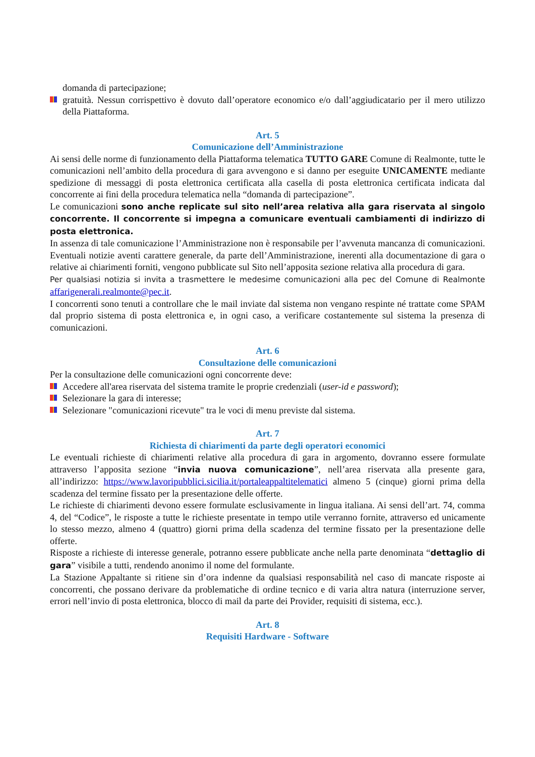domanda di partecipazione;
gratuità. Nessun corrispettivo è dovuto dall’operatore economico e/o dall’aggiudicatario per il mero utilizzo della Piattaforma.
Art. 5
Comunicazione dell’Amministrazione
Ai sensi delle norme di funzionamento della Piattaforma telematica TUTTO GARE Comune di Realmonte, tutte le comunicazioni nell’ambito della procedura di gara avvengono e si danno per eseguite UNICAMENTE mediante spedizione di messaggi di posta elettronica certificata alla casella di posta elettronica certificata indicata dal concorrente ai fini della procedura telematica nella “domanda di partecipazione”.
Le comunicazioni sono anche replicate sul sito nell’area relativa alla gara riservata al singolo concorrente. Il concorrente si impegna a comunicare eventuali cambiamenti di indirizzo di posta elettronica.
In assenza di tale comunicazione l’Amministrazione non è responsabile per l’avvenuta mancanza di comunicazioni. Eventuali notizie aventi carattere generale, da parte dell’Amministrazione, inerenti alla documentazione di gara o relative ai chiarimenti forniti, vengono pubblicate sul Sito nell’apposita sezione relativa alla procedura di gara.
Per qualsiasi notizia si invita a trasmettere le medesime comunicazioni alla pec del Comune di Realmonte affarigenerali.realmonte@pec.it.
I concorrenti sono tenuti a controllare che le mail inviate dal sistema non vengano respinte né trattate come SPAM dal proprio sistema di posta elettronica e, in ogni caso, a verificare costantemente sul sistema la presenza di comunicazioni.
Art. 6
Consultazione delle comunicazioni
Per la consultazione delle comunicazioni ogni concorrente deve:
Accedere all'area riservata del sistema tramite le proprie credenziali (user-id e password);
Selezionare la gara di interesse;
Selezionare "comunicazioni ricevute" tra le voci di menu previste dal sistema.
Art. 7
Richiesta di chiarimenti da parte degli operatori economici
Le eventuali richieste di chiarimenti relative alla procedura di gara in argomento, dovranno essere formulate attraverso l’apposita sezione “invia nuova comunicazione”, nell’area riservata alla presente gara, all’indirizzo: https://www.lavoripubblici.sicilia.it/portaleappaltitelematici almeno 5 (cinque) giorni prima della scadenza del termine fissato per la presentazione delle offerte.
Le richieste di chiarimenti devono essere formulate esclusivamente in lingua italiana. Ai sensi dell’art. 74, comma 4, del “Codice”, le risposte a tutte le richieste presentate in tempo utile verranno fornite, attraverso ed unicamente lo stesso mezzo, almeno 4 (quattro) giorni prima della scadenza del termine fissato per la presentazione delle offerte.
Risposte a richieste di interesse generale, potranno essere pubblicate anche nella parte denominata “dettaglio di gara” visibile a tutti, rendendo anonimo il nome del formulante.
La Stazione Appaltante si ritiene sin d’ora indenne da qualsiasi responsabilità nel caso di mancate risposte ai concorrenti, che possano derivare da problematiche di ordine tecnico e di varia altra natura (interruzione server, errori nell’invio di posta elettronica, blocco di mail da parte dei Provider, requisiti di sistema, ecc.).
Art. 8
Requisiti Hardware - Software